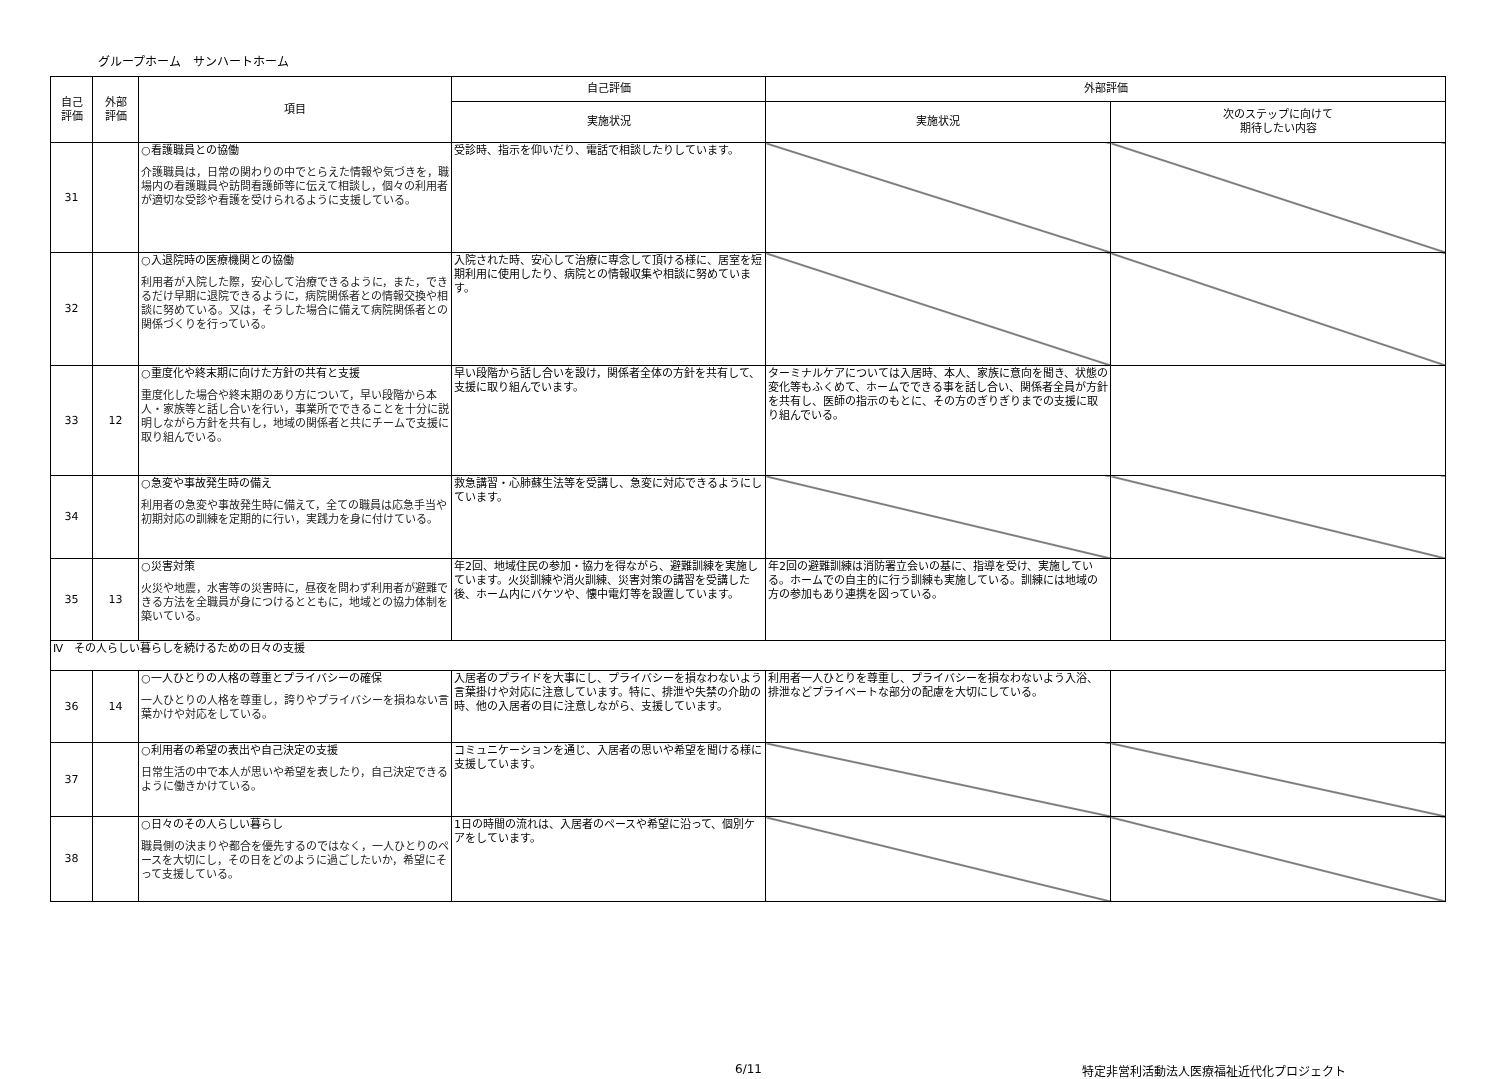グループホーム　サンハートホーム
| 自己 評価 | 外部 評価 | 項目 | 自己評価 | 外部評価 | |
| --- | --- | --- | --- | --- | --- |
| | | | 実施状況 | 実施状況 | 次のステップに向けて 期待したい内容 |
| 31 | | ○看護職員との協働 介護職員は，日常の関わりの中でとらえた情報や気づきを，職場内の看護職員や訪問看護師等に伝えて相談し，個々の利用者が適切な受診や看護を受けられるように支援している。 | 受診時、指示を仰いだり、電話で相談したりしています。 | | |
| 32 | | ○入退院時の医療機関との協働 利用者が入院した際，安心して治療できるように，また，できるだけ早期に退院できるように，病院関係者との情報交換や相談に努めている。又は，そうした場合に備えて病院関係者との関係づくりを行っている。 | 入院された時、安心して治療に専念して頂ける様に、居室を短期利用に使用したり、病院との情報収集や相談に努めています。 | | |
| 33 | 12 | ○重度化や終末期に向けた方針の共有と支援 重度化した場合や終末期のあり方について，早い段階から本人・家族等と話し合いを行い，事業所でできることを十分に説明しながら方針を共有し，地域の関係者と共にチームで支援に取り組んでいる。 | 早い段階から話し合いを設け，関係者全体の方針を共有して、支援に取り組んでいます。 | ターミナルケアについては入居時、本人、家族に意向を聞き、状態の変化等もふくめて、ホームでできる事を話し合い、関係者全員が方針を共有し、医師の指示のもとに、その方のぎりぎりまでの支援に取り組んでいる。 | |
| 34 | | ○急変や事故発生時の備え 利用者の急変や事故発生時に備えて，全ての職員は応急手当や初期対応の訓練を定期的に行い，実践力を身に付けている。 | 救急講習・心肺蘇生法等を受講し、急変に対応できるようにしています。 | | |
| 35 | 13 | ○災害対策 火災や地震，水害等の災害時に，昼夜を問わず利用者が避難できる方法を全職員が身につけるとともに，地域との協力体制を築いている。 | 年2回、地域住民の参加・協力を得ながら、避難訓練を実施しています。火災訓練や消火訓練、災害対策の講習を受講した後、ホーム内にバケツや、懐中電灯等を設置しています。 | 年2回の避難訓練は消防署立会いの基に、指導を受け、実施している。ホームでの自主的に行う訓練も実施している。訓練には地域の方の参加もあり連携を図っている。 | |
| Ⅳ その人らしい暮らしを続けるための日々の支援 | | | | | |
| 36 | 14 | ○一人ひとりの人格の尊重とプライバシーの確保 一人ひとりの人格を尊重し，誇りやプライバシーを損ねない言葉かけや対応をしている。 | 入居者のプライドを大事にし、プライバシーを損なわないよう言葉掛けや対応に注意しています。特に、排泄や失禁の介助の時、他の入居者の目に注意しながら、支援しています。 | 利用者一人ひとりを尊重し、プライバシーを損なわないよう入浴、排泄などプライベートな部分の配慮を大切にしている。 | |
| 37 | | ○利用者の希望の表出や自己決定の支援 日常生活の中で本人が思いや希望を表したり，自己決定できるように働きかけている。 | コミュニケーションを通じ、入居者の思いや希望を聞ける様に支援しています。 | | |
| 38 | | ○日々のその人らしい暮らし 職員側の決まりや都合を優先するのではなく，一人ひとりのペースを大切にし，その日をどのように過ごしたいか，希望にそって支援している。 | 1日の時間の流れは、入居者のペースや希望に沿って、個別ケアをしています。 | | |
6/11 特定非営利活動法人医療福祉近代化プロジェクト